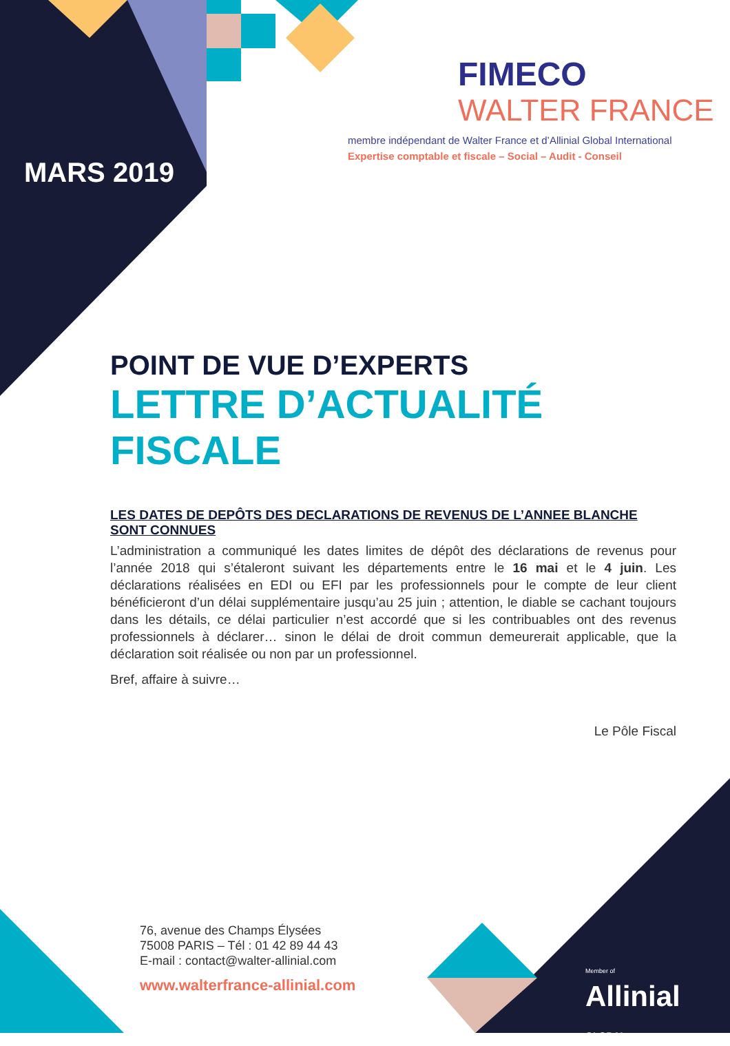MARS 2019
FIMECO
WALTER FRANCE
membre indépendant de Walter France et d’Allinial Global International
Expertise comptable et fiscale – Social – Audit - Conseil
POINT DE VUE D’EXPERTS
LETTRE D’ACTUALITÉ FISCALE
LES DATES DE DEPÔTS DES DECLARATIONS DE REVENUS DE L’ANNEE BLANCHE SONT CONNUES
L’administration a communiqué les dates limites de dépôt des déclarations de revenus pour l’année 2018 qui s’étaleront suivant les départements entre le 16 mai et le 4 juin. Les déclarations réalisées en EDI ou EFI par les professionnels pour le compte de leur client bénéficieront d’un délai supplémentaire jusqu’au 25 juin ; attention, le diable se cachant toujours dans les détails, ce délai particulier n’est accordé que si les contribuables ont des revenus professionnels à déclarer… sinon le délai de droit commun demeurerait applicable, que la déclaration soit réalisée ou non par un professionnel.
Bref, affaire à suivre…
Le Pôle Fiscal
76, avenue des Champs Élysées
75008 PARIS – Tél : 01 42 89 44 43
E-mail : contact@walter-allinial.com
www.walterfrance-allinial.com
Member of
Allinial
GLOBAL